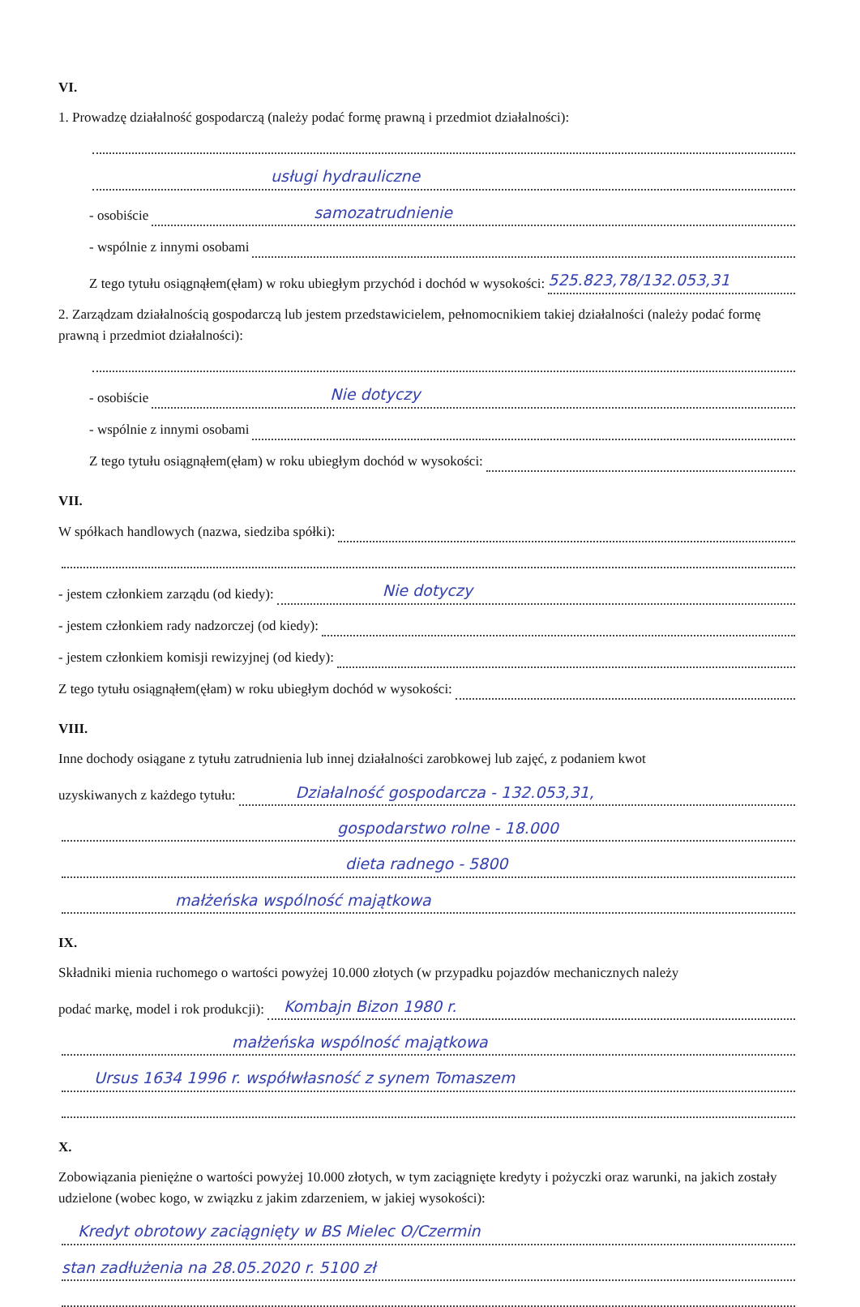VI.
1. Prowadzę działalność gospodarczą (należy podać formę prawną i przedmiot działalności):
usługi hydrauliczne
- osobiście samozatrudnienie
- wspólnie z innymi osobami
Z tego tytułu osiągnąłem(ęłam) w roku ubiegłym przychód i dochód w wysokości: 525.823,78/132.053,31
2. Zarządzam działalnością gospodarczą lub jestem przedstawicielem, pełnomocnikiem takiej działalności (należy podać formę prawną i przedmiot działalności):
- osobiście Nie dotyczy
- wspólnie z innymi osobami
Z tego tytułu osiągnąłem(ęłam) w roku ubiegłym dochód w wysokości:
VII.
W spółkach handlowych (nazwa, siedziba spółki):
- jestem członkiem zarządu (od kiedy): Nie dotyczy
- jestem członkiem rady nadzorczej (od kiedy):
- jestem członkiem komisji rewizyjnej (od kiedy):
Z tego tytułu osiągnąłem(ęłam) w roku ubiegłym dochód w wysokości:
VIII.
Inne dochody osiągane z tytułu zatrudnienia lub innej działalności zarobkowej lub zajęć, z podaniem kwot
uzyskiwanych z każdego tytułu: Działalność gospodarcza - 132.053,31,
gospodarstwo rolne - 18.000
dieta radnego - 5800
małżeńska wspólność majątkowa
IX.
Składniki mienia ruchomego o wartości powyżej 10.000 złotych (w przypadku pojazdów mechanicznych należy
podać markę, model i rok produkcji): Kombajn Bizon 1980 r.
małżeńska wspólność majątkowa
Ursus 1634 1996 r. współwłasność z synem Tomaszem
X.
Zobowiązania pieniężne o wartości powyżej 10.000 złotych, w tym zaciągnięte kredyty i pożyczki oraz warunki, na jakich zostały udzielone (wobec kogo, w związku z jakim zdarzeniem, w jakiej wysokości):
Kredyt obrotowy zaciągnięty w BS Mielec O/Czermin
stan zadłużenia na 28.05.2020 r. 5100 zł